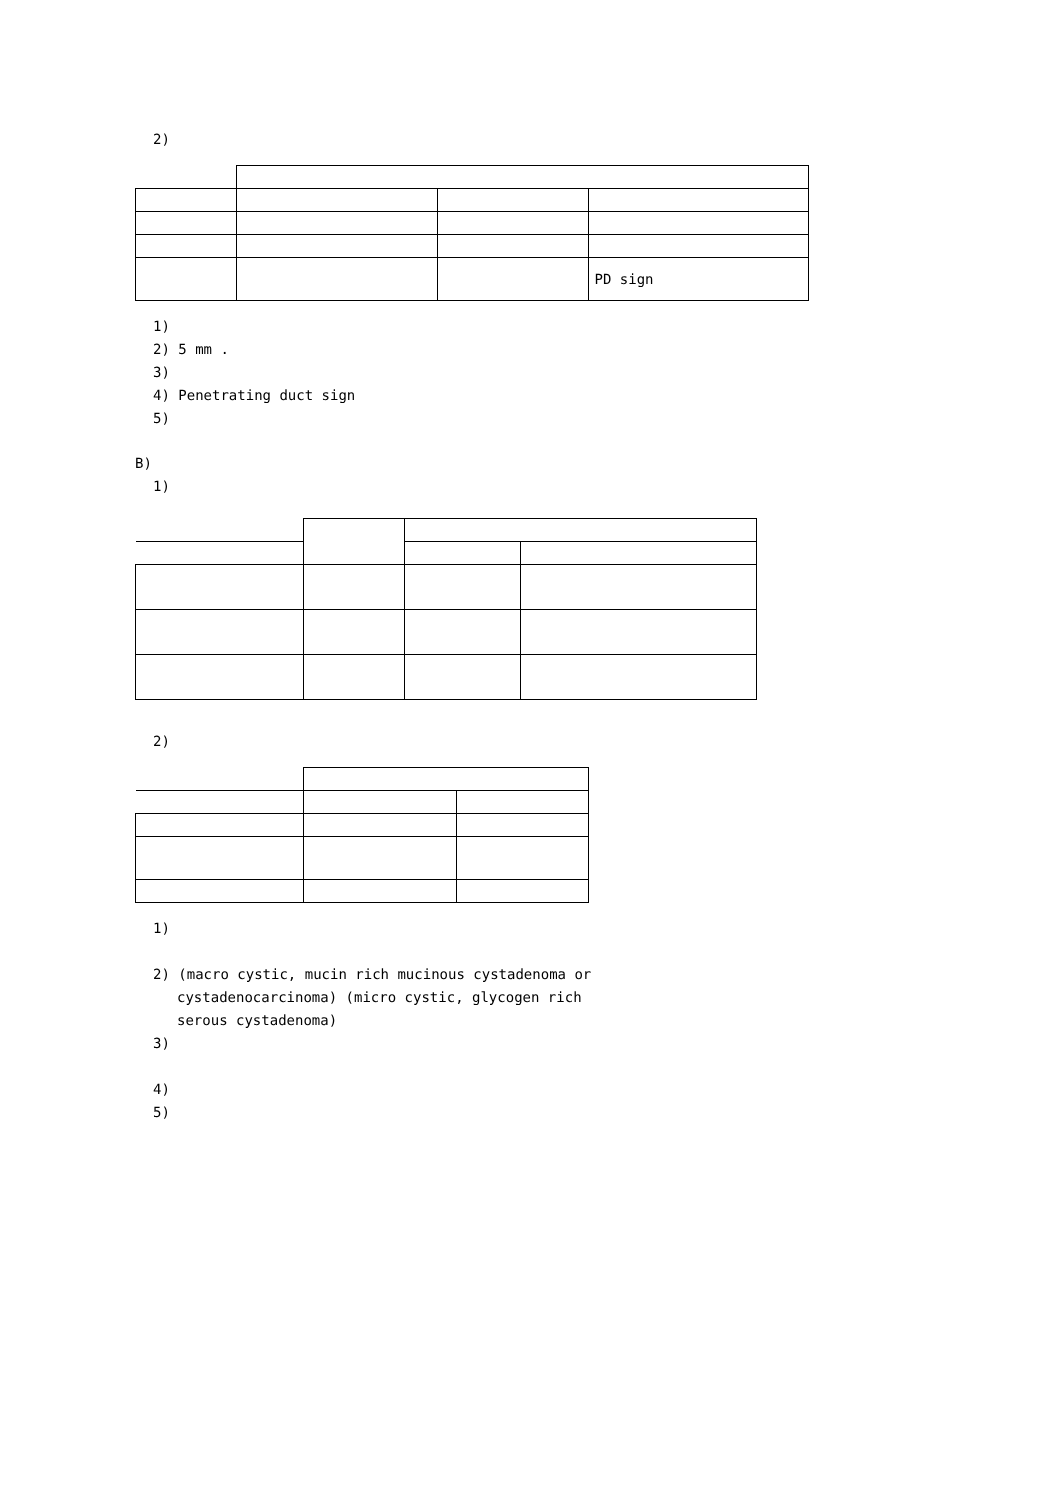2)
| | | | PD sign |
1)
2) 5 mm .
3)
4) Penetrating duct sign
5)
B)
1)
2)
1)
2) (macro cystic, mucin rich mucinous cystadenoma or
cystadenocarcinoma) (micro cystic, glycogen rich
serous cystadenoma)
3)
4)
5)